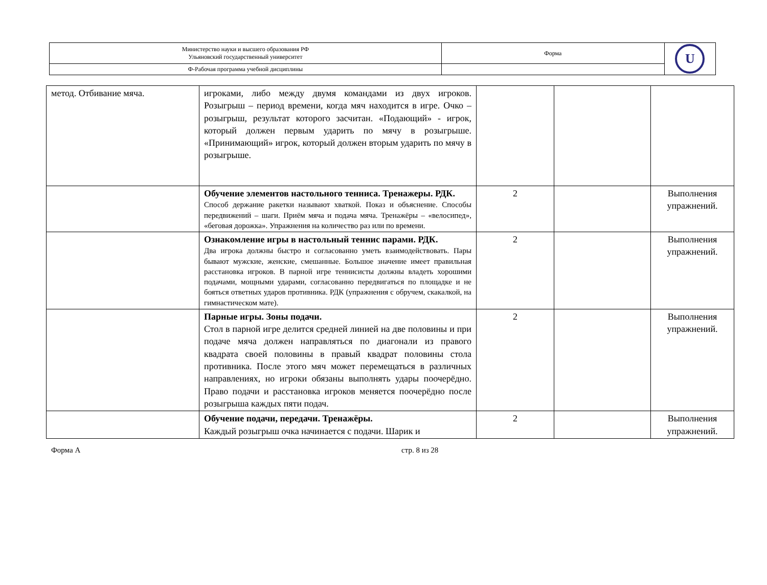| Министерство науки и высшего образования РФ Ульяновский государственный университет | Форма | U |
| Ф-Рабочая программа учебной дисциплины | | |
| метод. Отбивание мяча. | игроками, либо между двумя командами из двух игроков. Розыгрыш – период времени, когда мяч находится в игре. Очко – розыгрыш, результат которого засчитан. «Подающий» - игрок, который должен первым ударить по мячу в розыгрыше. «Принимающий» игрок, который должен вторым ударить по мячу в розыгрыше. | | | |
| | Обучение элементов настольного тенниса. Тренажеры. РДК. Способ держание ракетки называют хваткой. Показ и объяснение. Способы передвижений – шаги. Приём мяча и подача мяча. Тренажёры – «велосипед», «беговая дорожка». Упражнения на количество раз или по времени. | 2 | | Выполнения упражнений. |
| | Ознакомление игры в настольный теннис парами. РДК. Два игрока должны быстро и согласованно уметь взаимодействовать. Пары бывают мужские, женские, смешанные. Большое значение имеет правильная расстановка игроков. В парной игре теннисисты должны владеть хорошими подачами, мощными ударами, согласованно передвигаться по площадке и не бояться ответных ударов противника. РДК (упражнения с обручем, скакалкой, на гимнастическом мате). | 2 | | Выполнения упражнений. |
| | Парные игры. Зоны подачи. Стол в парной игре делится средней линией на две половины и при подаче мяча должен направляться по диагонали из правого квадрата своей половины в правый квадрат половины стола противника. После этого мяч может перемещаться в различных направлениях, но игроки обязаны выполнять удары поочерёдно. Право подачи и расстановка игроков меняется поочерёдно после розыгрыша каждых пяти подач. | 2 | | Выполнения упражнений. |
| | Обучение подачи, передачи. Тренажёры. Каждый розыгрыш очка начинается с подачи. Шарик и | 2 | | Выполнения упражнений. |
Форма А стр. 8 из 28